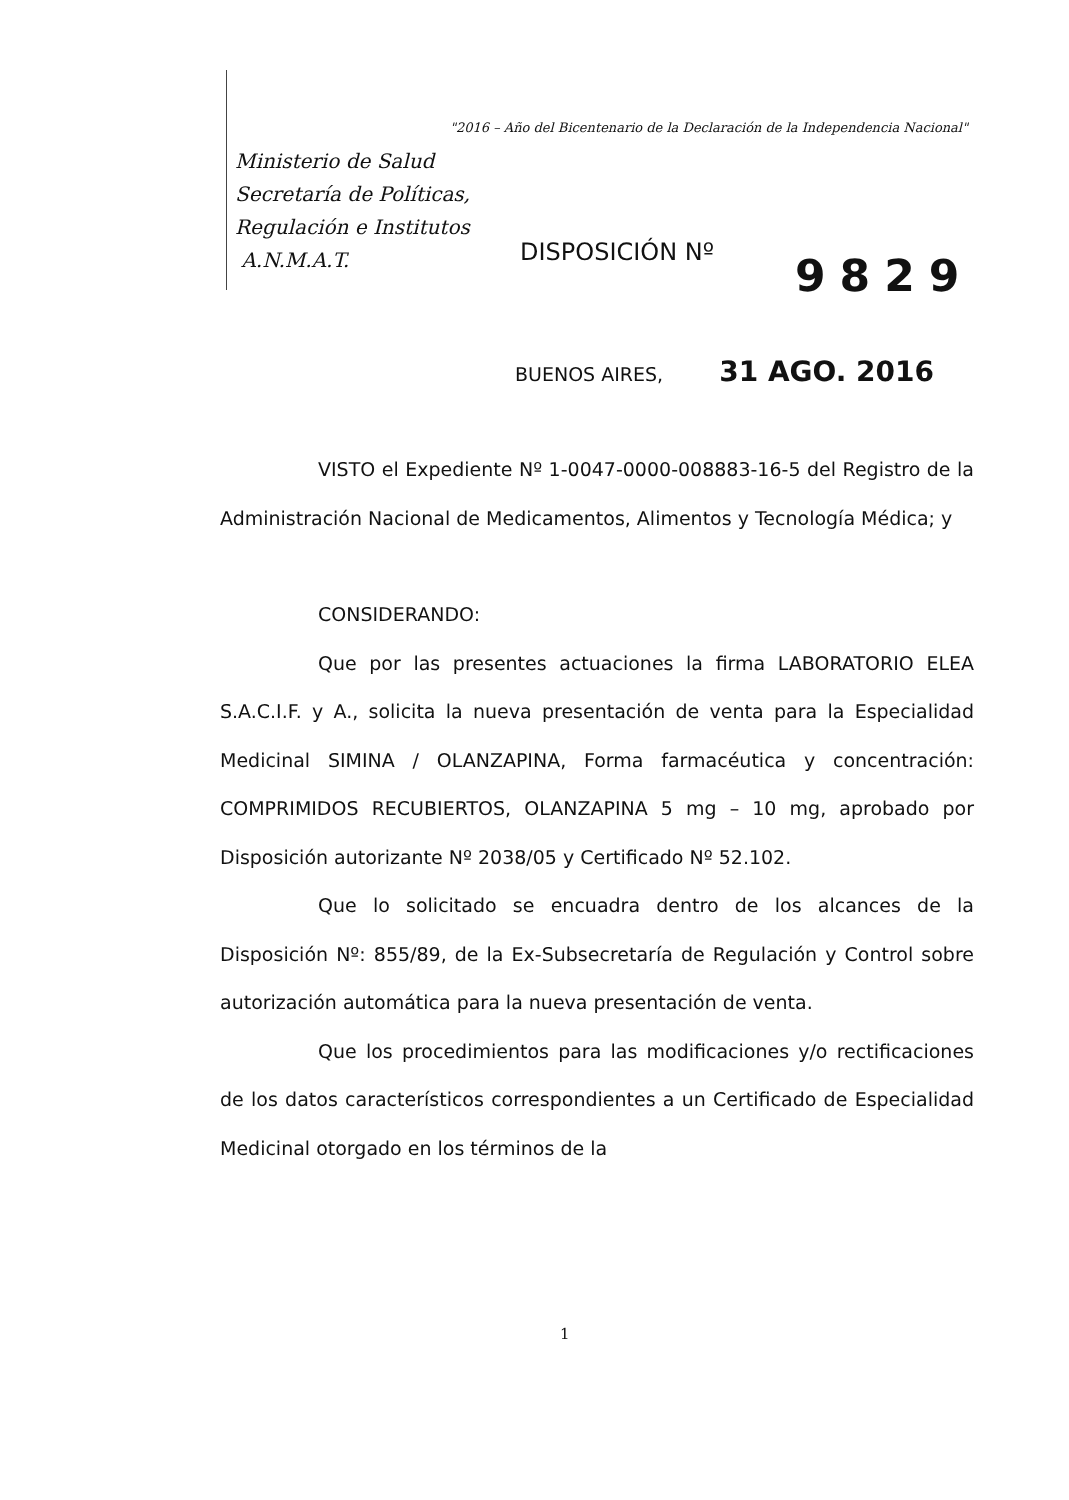"2016 – Año del Bicentenario de la Declaración de la Independencia Nacional"
Ministerio de Salud
Secretaría de Políticas,
Regulación e Institutos
A.N.M.A.T.
DISPOSICIÓN Nº 9829
BUENOS AIRES, 31 AGO. 2016
VISTO el Expediente Nº 1-0047-0000-008883-16-5 del Registro de la Administración Nacional de Medicamentos, Alimentos y Tecnología Médica; y
CONSIDERANDO:
Que por las presentes actuaciones la firma LABORATORIO ELEA S.A.C.I.F. y A., solicita la nueva presentación de venta para la Especialidad Medicinal SIMINA / OLANZAPINA, Forma farmacéutica y concentración: COMPRIMIDOS RECUBIERTOS, OLANZAPINA 5 mg – 10 mg, aprobado por Disposición autorizante Nº 2038/05 y Certificado Nº 52.102.
Que lo solicitado se encuadra dentro de los alcances de la Disposición Nº: 855/89, de la Ex-Subsecretaría de Regulación y Control sobre autorización automática para la nueva presentación de venta.
Que los procedimientos para las modificaciones y/o rectificaciones de los datos característicos correspondientes a un Certificado de Especialidad Medicinal otorgado en los términos de la
1